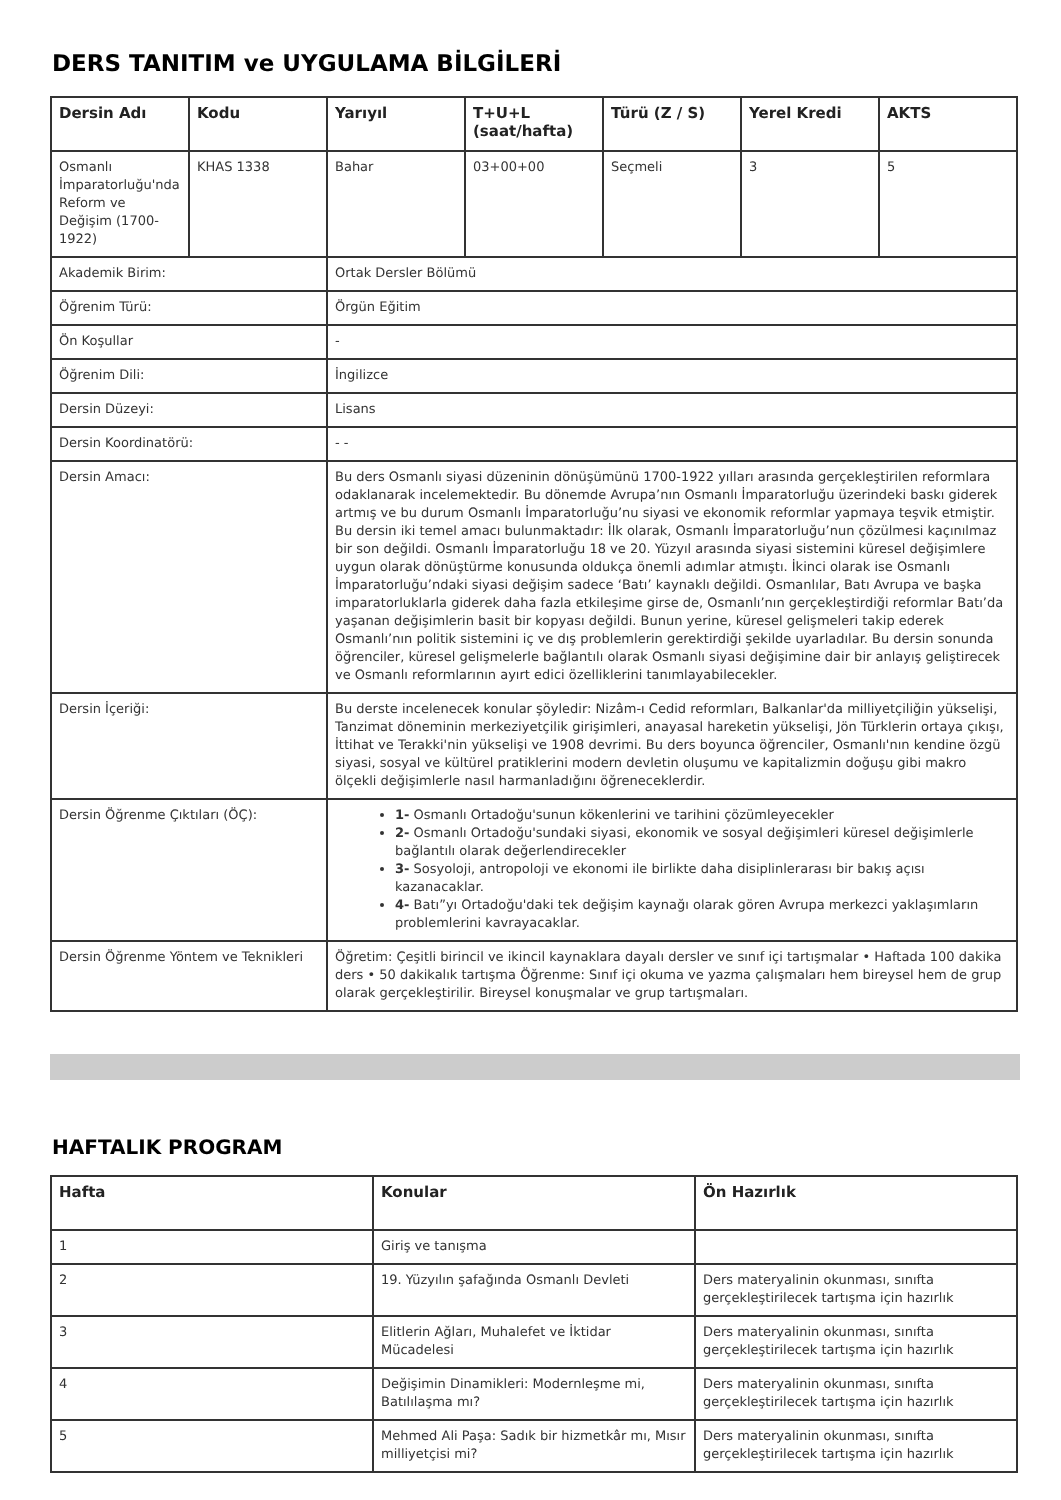DERS TANITIM ve UYGULAMA BİLGİLERİ
| Dersin Adı | Kodu | Yarıyıl | T+U+L (saat/hafta) | Türü (Z / S) | Yerel Kredi | AKTS |
| --- | --- | --- | --- | --- | --- | --- |
| Osmanlı İmparatorluğu'nda Reform ve Değişim (1700-1922) | KHAS 1338 | Bahar | 03+00+00 | Seçmeli | 3 | 5 |
| Akademik Birim: | | Ortak Dersler Bölümü | | | | |
| Öğrenim Türü: | | Örgün Eğitim | | | | |
| Ön Koşullar | | - | | | | |
| Öğrenim Dili: | | İngilizce | | | | |
| Dersin Düzeyi: | | Lisans | | | | |
| Dersin Koordinatörü: | | - - | | | | |
| Dersin Amacı: | | Bu ders Osmanlı siyasi düzeninin dönüşümünü 1700-1922 yılları arasında gerçekleştirilen reformlara odaklanarak incelemektedir. Bu dönemde Avrupa’nın Osmanlı İmparatorluğu üzerindeki baskı giderek artmış ve bu durum Osmanlı İmparatorluğu’nu siyasi ve ekonomik reformlar yapmaya teşvik etmiştir. Bu dersin iki temel amacı bulunmaktadır: İlk olarak, Osmanlı İmparatorluğu’nun çözülmesi kaçınılmaz bir son değildi. Osmanlı İmparatorluğu 18 ve 20. Yüzyıl arasında siyasi sistemini küresel değişimlere uygun olarak dönüştürme konusunda oldukça önemli adımlar atmıştı. İkinci olarak ise Osmanlı İmparatorluğu’ndaki siyasi değişim sadece ‘Batı’ kaynaklı değildi. Osmanlılar, Batı Avrupa ve başka imparatorluklarla giderek daha fazla etkileşime girse de, Osmanlı’nın gerçekleştirdiği reformlar Batı’da yaşanan değişimlerin basit bir kopyası değildi. Bunun yerine, küresel gelişmeleri takip ederek Osmanlı’nın politik sistemini iç ve dış problemlerin gerektirdiği şekilde uyarladılar. Bu dersin sonunda öğrenciler, küresel gelişmelerle bağlantılı olarak Osmanlı siyasi değişimine dair bir anlayış geliştirecek ve Osmanlı reformlarının ayırt edici özelliklerini tanımlayabilecekler. | | | | |
| Dersin İçeriği: | | Bu derste incelenecek konular şöyledir: Nizâm-ı Cedid reformları, Balkanlar'da milliyetçiliğin yükselişi, Tanzimat döneminin merkeziyetçilik girişimleri, anayasal hareketin yükselişi, Jön Türklerin ortaya çıkışı, İttihat ve Terakki'nin yükselişi ve 1908 devrimi. Bu ders boyunca öğrenciler, Osmanlı'nın kendine özgü siyasi, sosyal ve kültürel pratiklerini modern devletin oluşumu ve kapitalizmin doğuşu gibi makro ölçekli değişimlerle nasıl harmanladığını öğreneceklerdir. | | | | |
| Dersin Öğrenme Çıktıları (ÖÇ): | | 1- Osmanlı Ortadoğu'sunun kökenlerini ve tarihini çözümleyecekler 2- Osmanlı Ortadoğu'sundaki siyasi, ekonomik ve sosyal değişimleri küresel değişimlerle bağlantılı olarak değerlendirecekler 3- Sosyoloji, antropoloji ve ekonomi ile birlikte daha disiplinlerarası bir bakış açısı kazanacaklar. 4- Batı”yı Ortadoğu'daki tek değişim kaynağı olarak gören Avrupa merkezci yaklaşımların problemlerini kavrayacaklar. | | | | |
| Dersin Öğrenme Yöntem ve Teknikleri | | Öğretim: Çeşitli birincil ve ikincil kaynaklara dayalı dersler ve sınıf içi tartışmalar • Haftada 100 dakika ders • 50 dakikalık tartışma Öğrenme: Sınıf içi okuma ve yazma çalışmaları hem bireysel hem de grup olarak gerçekleştirilir. Bireysel konuşmalar ve grup tartışmaları. | | | | |
HAFTALIK PROGRAM
| Hafta | Konular | Ön Hazırlık |
| --- | --- | --- |
| 1 | Giriş ve tanışma | |
| 2 | 19. Yüzyılın şafağında Osmanlı Devleti | Ders materyalinin okunması, sınıfta gerçekleştirilecek tartışma için hazırlık |
| 3 | Elitlerin Ağları, Muhalefet ve İktidar Mücadelesi | Ders materyalinin okunması, sınıfta gerçekleştirilecek tartışma için hazırlık |
| 4 | Değişimin Dinamikleri: Modernleşme mi, Batılılaşma mı? | Ders materyalinin okunması, sınıfta gerçekleştirilecek tartışma için hazırlık |
| 5 | Mehmed Ali Paşa: Sadık bir hizmetkâr mı, Mısır milliyetçisi mi? | Ders materyalinin okunması, sınıfta gerçekleştirilecek tartışma için hazırlık |